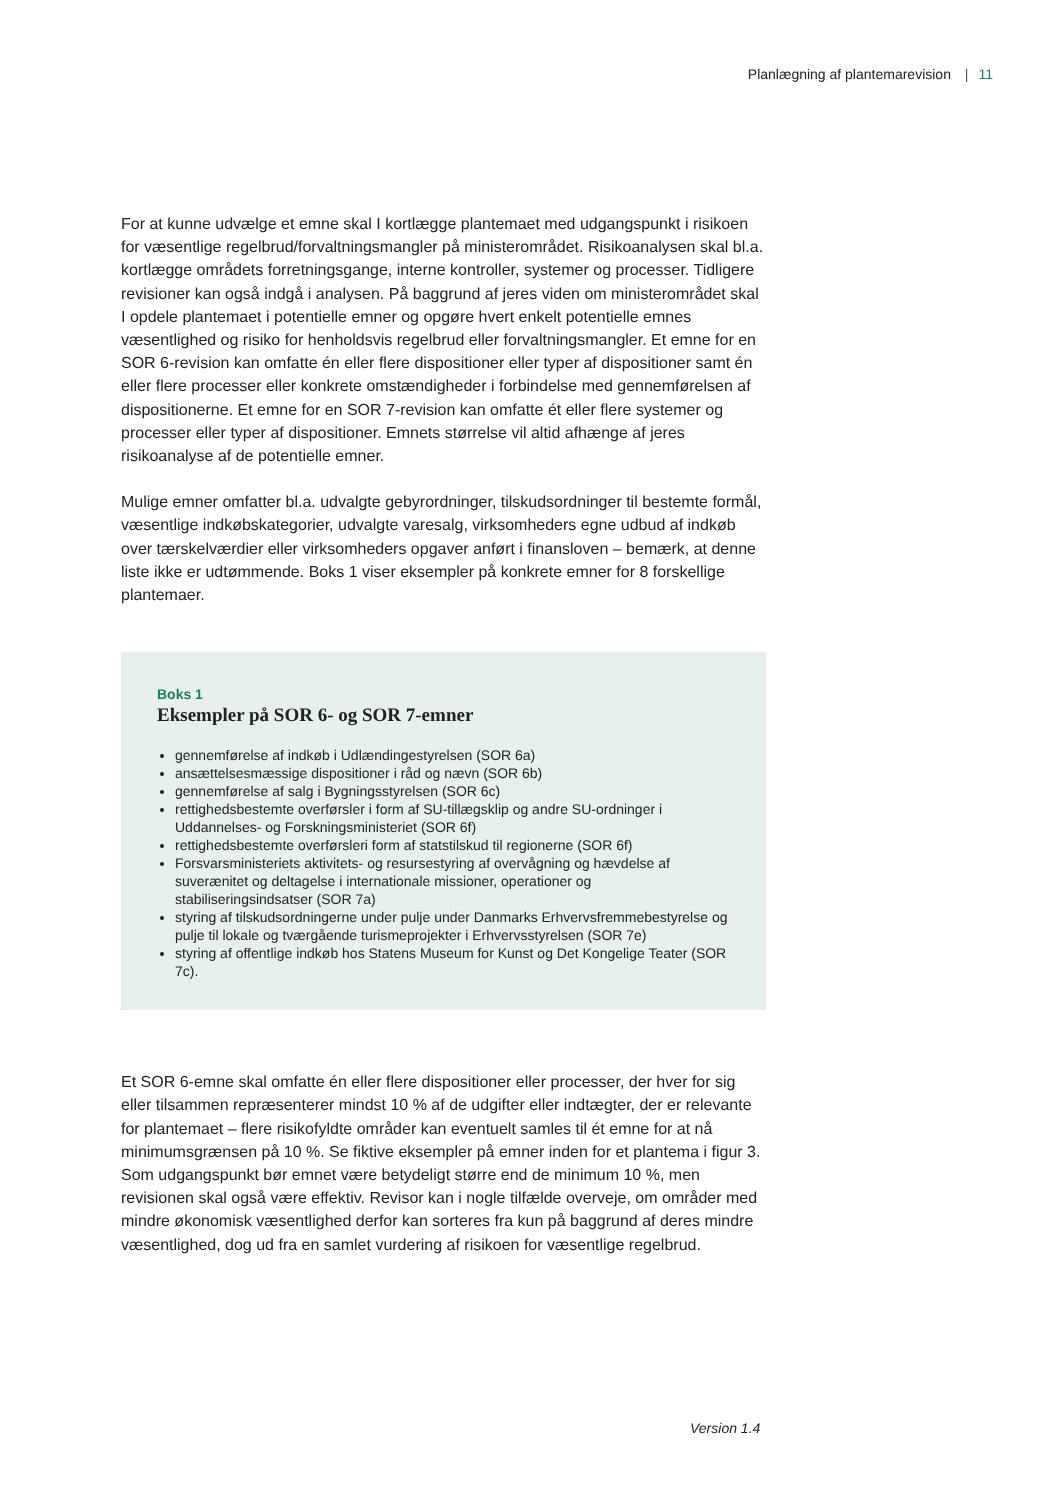Planlægning af plantemarevision | 11
For at kunne udvælge et emne skal I kortlægge plantemaet med udgangspunkt i risikoen for væsentlige regelbrud/forvaltningsmangler på ministerområdet. Risikoanalysen skal bl.a. kortlægge områdets forretningsgange, interne kontroller, systemer og processer. Tidligere revisioner kan også indgå i analysen. På baggrund af jeres viden om ministerområdet skal I opdele plantemaet i potentielle emner og opgøre hvert enkelt potentielle emnes væsentlighed og risiko for henholdsvis regelbrud eller forvaltningsmangler. Et emne for en SOR 6-revision kan omfatte én eller flere dispositioner eller typer af dispositioner samt én eller flere processer eller konkrete omstændigheder i forbindelse med gennemførelsen af dispositionerne. Et emne for en SOR 7-revision kan omfatte ét eller flere systemer og processer eller typer af dispositioner. Emnets størrelse vil altid afhænge af jeres risikoanalyse af de potentielle emner.
Mulige emner omfatter bl.a. udvalgte gebyrordninger, tilskudsordninger til bestemte formål, væsentlige indkøbskategorier, udvalgte varesalg, virksomheders egne udbud af indkøb over tærskelværdier eller virksomheders opgaver anført i finansloven – bemærk, at denne liste ikke er udtømmende. Boks 1 viser eksempler på konkrete emner for 8 forskellige plantemaer.
Boks 1
Eksempler på SOR 6- og SOR 7-emner
gennemførelse af indkøb i Udlændingestyrelsen (SOR 6a)
ansættelsesmæssige dispositioner i råd og nævn (SOR 6b)
gennemførelse af salg i Bygningsstyrelsen (SOR 6c)
rettighedsbestemte overførsler i form af SU-tillægsklip og andre SU-ordninger i Uddannelses- og Forskningsministeriet (SOR 6f)
rettighedsbestemte overførsleri form af statstilskud til regionerne (SOR 6f)
Forsvarsministeriets aktivitets- og resursestyring af overvågning og hævdelse af suverænitet og deltagelse i internationale missioner, operationer og stabiliseringsindsatser (SOR 7a)
styring af tilskudsordningerne under pulje under Danmarks Erhvervsfremmebestyrelse og pulje til lokale og tværgående turismeprojekter i Erhvervsstyrelsen (SOR 7e)
styring af offentlige indkøb hos Statens Museum for Kunst og Det Kongelige Teater (SOR 7c).
Et SOR 6-emne skal omfatte én eller flere dispositioner eller processer, der hver for sig eller tilsammen repræsenterer mindst 10 % af de udgifter eller indtægter, der er relevante for plantemaet – flere risikofyldte områder kan eventuelt samles til ét emne for at nå minimumsgrænsen på 10 %. Se fiktive eksempler på emner inden for et plantema i figur 3. Som udgangspunkt bør emnet være betydeligt større end de minimum 10 %, men revisionen skal også være effektiv. Revisor kan i nogle tilfælde overveje, om områder med mindre økonomisk væsentlighed derfor kan sorteres fra kun på baggrund af deres mindre væsentlighed, dog ud fra en samlet vurdering af risikoen for væsentlige regelbrud.
Version 1.4